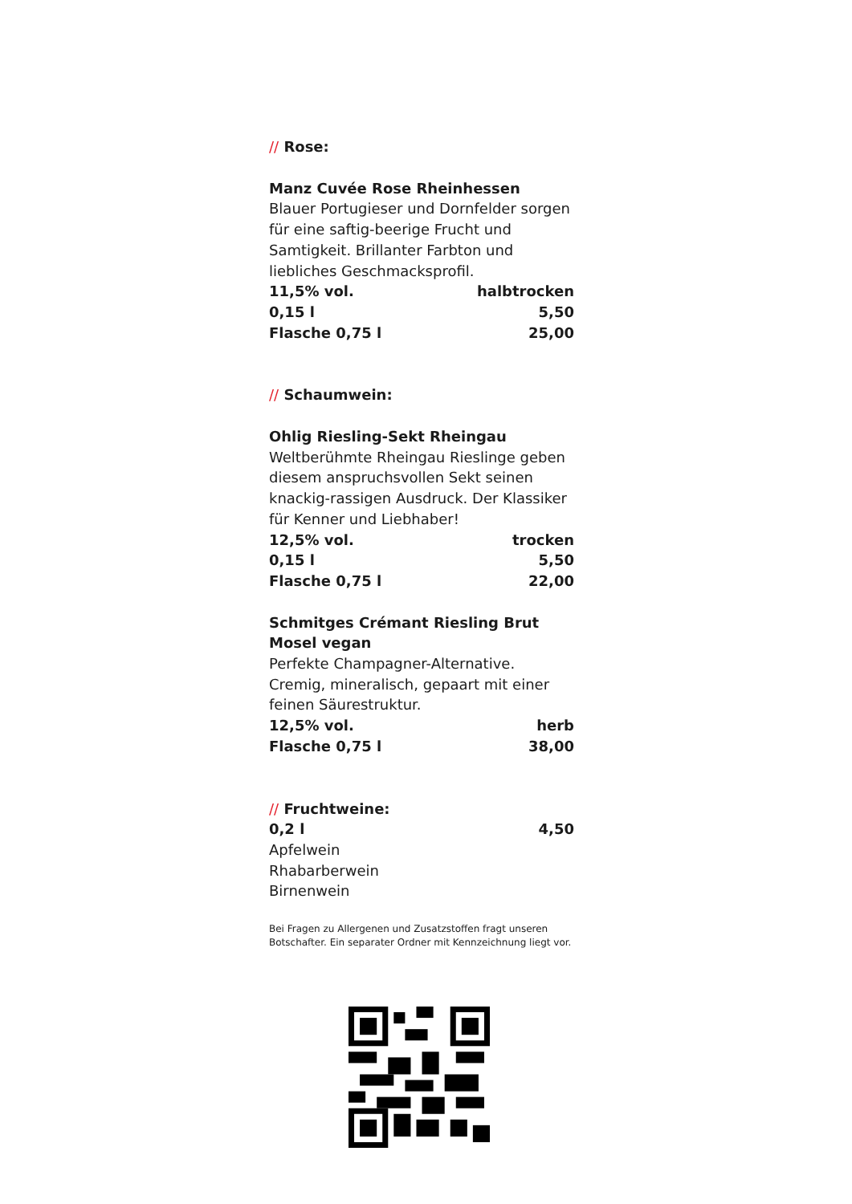// Rose:
Manz Cuvée Rose Rheinhessen
Blauer Portugieser und Dornfelder sorgen für eine saftig-beerige Frucht und Samtigkeit. Brillanter Farbton und liebliches Geschmacksprofil.
11,5% vol. halbtrocken
0,15 l 5,50
Flasche 0,75 l 25,00
// Schaumwein:
Ohlig Riesling-Sekt Rheingau
Weltberühmte Rheingau Rieslinge geben diesem anspruchsvollen Sekt seinen knackig-rassigen Ausdruck. Der Klassiker für Kenner und Liebhaber!
12,5% vol. trocken
0,15 l 5,50
Flasche 0,75 l 22,00
Schmitges Crémant Riesling Brut Mosel vegan
Perfekte Champagner-Alternative. Cremig, mineralisch, gepaart mit einer feinen Säurestruktur.
12,5% vol. herb
Flasche 0,75 l 38,00
// Fruchtweine:
0,2 l 4,50
Apfelwein
Rhabarberwein
Birnenwein
Bei Fragen zu Allergenen und Zusatzstoffen fragt unseren Botschafter. Ein separater Ordner mit Kennzeichnung liegt vor.